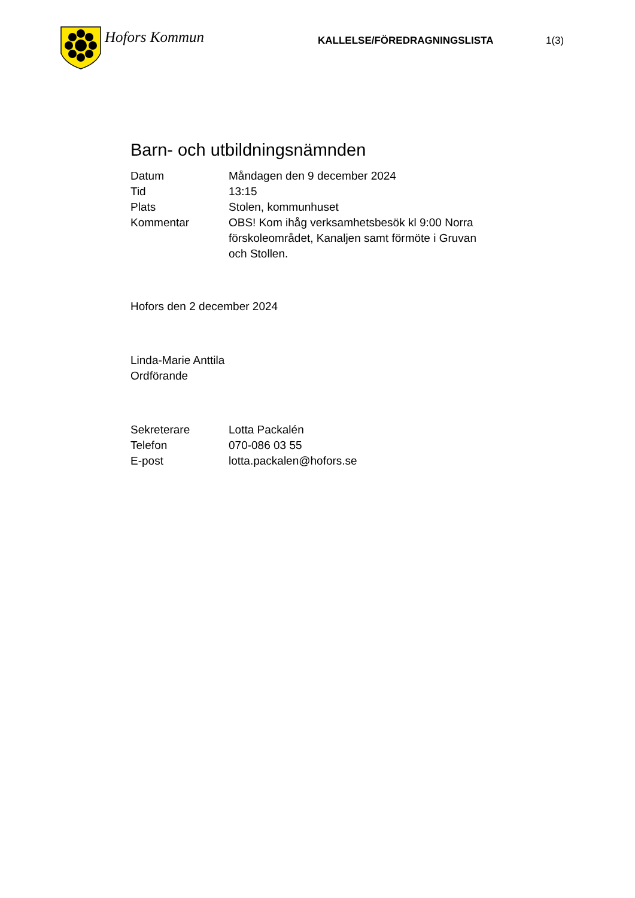Hofors Kommun
KALLELSE/FÖREDRAGNINGSLISTA 1(3)
Barn- och utbildningsnämnden
| Datum | Måndagen den 9 december 2024 |
| Tid | 13:15 |
| Plats | Stolen, kommunhuset |
| Kommentar | OBS! Kom ihåg verksamhetsbesök kl 9:00 Norra förskoleområdet, Kanaljen samt förmöte i Gruvan och Stollen. |
Hofors den 2 december 2024
Linda-Marie Anttila
Ordförande
| Sekreterare | Lotta Packalén |
| Telefon | 070-086 03 55 |
| E-post | lotta.packalen@hofors.se |